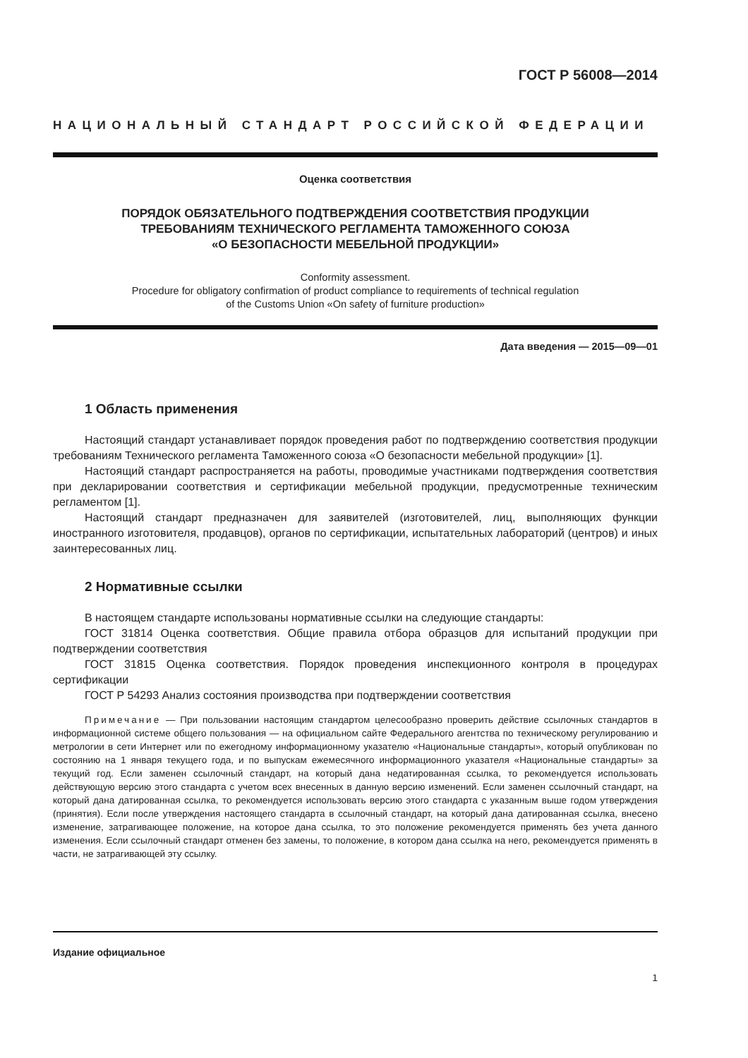ГОСТ Р 56008—2014
НАЦИОНАЛЬНЫЙ СТАНДАРТ РОССИЙСКОЙ ФЕДЕРАЦИИ
Оценка соответствия
ПОРЯДОК ОБЯЗАТЕЛЬНОГО ПОДТВЕРЖДЕНИЯ СООТВЕТСТВИЯ ПРОДУКЦИИ
ТРЕБОВАНИЯМ ТЕХНИЧЕСКОГО РЕГЛАМЕНТА ТАМОЖЕННОГО СОЮЗА
«О БЕЗОПАСНОСТИ МЕБЕЛЬНОЙ ПРОДУКЦИИ»
Conformity assessment.
Procedure for obligatory confirmation of product compliance to requirements of technical regulation
of the Customs Union «On safety of furniture production»
Дата введения — 2015—09—01
1 Область применения
Настоящий стандарт устанавливает порядок проведения работ по подтверждению соответствия продукции требованиям Технического регламента Таможенного союза «О безопасности мебельной продукции» [1].
Настоящий стандарт распространяется на работы, проводимые участниками подтверждения соответствия при декларировании соответствия и сертификации мебельной продукции, предусмотренные техническим регламентом [1].
Настоящий стандарт предназначен для заявителей (изготовителей, лиц, выполняющих функции иностранного изготовителя, продавцов), органов по сертификации, испытательных лабораторий (центров) и иных заинтересованных лиц.
2 Нормативные ссылки
В настоящем стандарте использованы нормативные ссылки на следующие стандарты:
ГОСТ 31814 Оценка соответствия. Общие правила отбора образцов для испытаний продукции при подтверждении соответствия
ГОСТ 31815 Оценка соответствия. Порядок проведения инспекционного контроля в процедурах сертификации
ГОСТ Р 54293 Анализ состояния производства при подтверждении соответствия
Примечание — При пользовании настоящим стандартом целесообразно проверить действие ссылочных стандартов в информационной системе общего пользования — на официальном сайте Федерального агентства по техническому регулированию и метрологии в сети Интернет или по ежегодному информационному указателю «Национальные стандарты», который опубликован по состоянию на 1 января текущего года, и по выпускам ежемесячного информационного указателя «Национальные стандарты» за текущий год. Если заменен ссылочный стандарт, на который дана недатированная ссылка, то рекомендуется использовать действующую версию этого стандарта с учетом всех внесенных в данную версию изменений. Если заменен ссылочный стандарт, на который дана датированная ссылка, то рекомендуется использовать версию этого стандарта с указанным выше годом утверждения (принятия). Если после утверждения настоящего стандарта в ссылочный стандарт, на который дана датированная ссылка, внесено изменение, затрагивающее положение, на которое дана ссылка, то это положение рекомендуется применять без учета данного изменения. Если ссылочный стандарт отменен без замены, то положение, в котором дана ссылка на него, рекомендуется применять в части, не затрагивающей эту ссылку.
Издание официальное
1